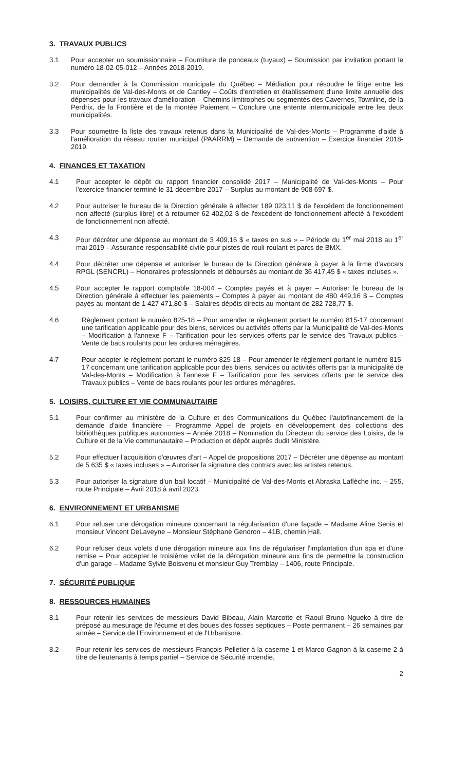3. TRAVAUX PUBLICS
3.1 Pour accepter un soumissionnaire – Fourniture de ponceaux (tuyaux) – Soumission par invitation portant le numéro 18-02-05-012 – Années 2018-2019.
3.2 Pour demander à la Commission municipale du Québec – Médiation pour résoudre le litige entre les municipalités de Val-des-Monts et de Cantley – Coûts d'entretien et établissement d'une limite annuelle des dépenses pour les travaux d'amélioration – Chemins limitrophes ou segmentés des Cavernes, Townline, de la Perdrix, de la Frontière et de la montée Paiement – Conclure une entente intermunicipale entre les deux municipalités.
3.3 Pour soumettre la liste des travaux retenus dans la Municipalité de Val-des-Monts – Programme d'aide à l'amélioration du réseau routier municipal (PAARRM) – Demande de subvention – Exercice financier 2018-2019.
4. FINANCES ET TAXATION
4.1 Pour accepter le dépôt du rapport financier consolidé 2017 – Municipalité de Val-des-Monts – Pour l'exercice financier terminé le 31 décembre 2017 – Surplus au montant de 908 697 $.
4.2 Pour autoriser le bureau de la Direction générale à affecter 189 023,11 $ de l'excédent de fonctionnement non affecté (surplus libre) et à retourner 62 402,02 $ de l'excédent de fonctionnement affecté à l'excédent de fonctionnement non affecté.
4.3 Pour décréter une dépense au montant de 3 409,16 $ « taxes en sus » – Période du 1<sup>er</sup> mai 2018 au 1<sup>er</sup> mai 2019 – Assurance responsabilité civile pour pistes de rouli-roulant et parcs de BMX.
4.4 Pour décréter une dépense et autoriser le bureau de la Direction générale à payer à la firme d'avocats RPGL (SENCRL) – Honoraires professionnels et déboursés au montant de 36 417,45 $ « taxes incluses ».
4.5 Pour accepter le rapport comptable 18-004 – Comptes payés et à payer – Autoriser le bureau de la Direction générale à effectuer les paiements – Comptes à payer au montant de 480 449,16 $ – Comptes payés au montant de 1 427 471,80 $ – Salaires dépôts directs au montant de 282 728,77 $.
4.6 Règlement portant le numéro 825-18 – Pour amender le règlement portant le numéro 815-17 concernant une tarification applicable pour des biens, services ou activités offerts par la Municipalité de Val-des-Monts – Modification à l'annexe F – Tarification pour les services offerts par le service des Travaux publics – Vente de bacs roulants pour les ordures ménagères.
4.7 Pour adopter le règlement portant le numéro 825-18 – Pour amender le règlement portant le numéro 815-17 concernant une tarification applicable pour des biens, services ou activités offerts par la municipalité de Val-des-Monts – Modification à l'annexe F – Tarification pour les services offerts par le service des Travaux publics – Vente de bacs roulants pour les ordures ménagères.
5. LOISIRS, CULTURE ET VIE COMMUNAUTAIRE
5.1 Pour confirmer au ministère de la Culture et des Communications du Québec l'autofinancement de la demande d'aide financière – Programme Appel de projets en développement des collections des bibliothèques publiques autonomes – Année 2018 – Nomination du Directeur du service des Loisirs, de la Culture et de la Vie communautaire – Production et dépôt auprès dudit Ministère.
5.2 Pour effectuer l'acquisition d'œuvres d'art – Appel de propositions 2017 – Décréter une dépense au montant de 5 635 $ « taxes incluses » – Autoriser la signature des contrats avec les artistes retenus.
5.3 Pour autoriser la signature d'un bail locatif – Municipalité de Val-des-Monts et Abraska Laflèche inc. – 255, route Principale – Avril 2018 à avril 2023.
6. ENVIRONNEMENT ET URBANISME
6.1 Pour refuser une dérogation mineure concernant la régularisation d'une façade – Madame Aline Senis et monsieur Vincent DeLaveyne – Monsieur Stéphane Gendron – 41B, chemin Hall.
6.2 Pour refuser deux volets d'une dérogation mineure aux fins de régulariser l'implantation d'un spa et d'une remise – Pour accepter le troisième volet de la dérogation mineure aux fins de permettre la construction d'un garage – Madame Sylvie Boisvenu et monsieur Guy Tremblay – 1406, route Principale.
7. SÉCURITÉ PUBLIQUE
8. RESSOURCES HUMAINES
8.1 Pour retenir les services de messieurs David Bibeau, Alain Marcotte et Raoul Bruno Ngueko à titre de préposé au mesurage de l'écume et des boues des fosses septiques – Poste permanent – 26 semaines par année – Service de l'Environnement et de l'Urbanisme.
8.2 Pour retenir les services de messieurs François Pelletier à la caserne 1 et Marco Gagnon à la caserne 2 à titre de lieutenants à temps partiel – Service de Sécurité incendie.
2